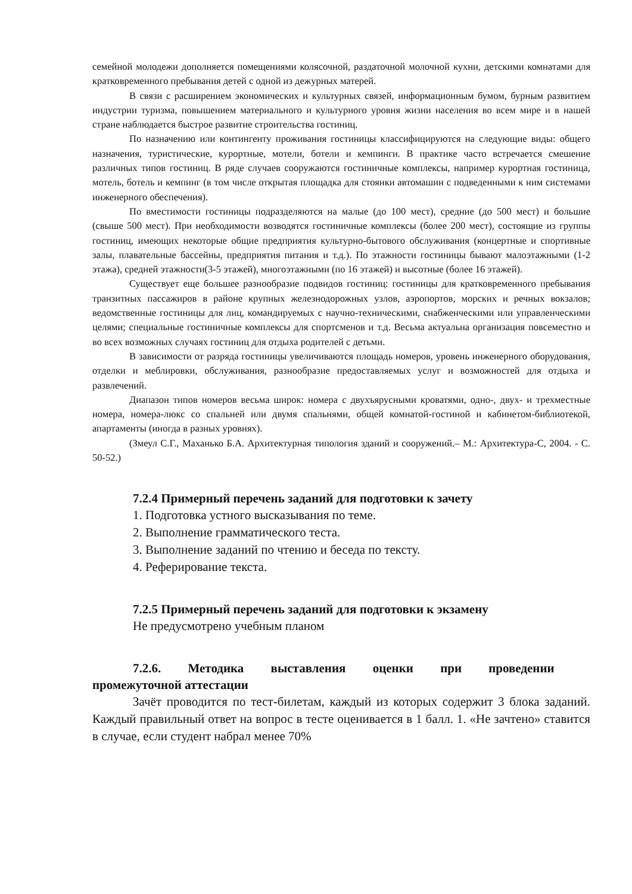семейной молодежи дополняется помещениями колясочной, раздаточной молочной кухни, детскими комнатами для кратковременного пребывания детей с одной из дежурных матерей.
В связи с расширением экономических и культурных связей, информационным бумом, бурным развитием индустрии туризма, повышением материального и культурного уровня жизни населения во всем мире и в нашей стране наблюдается быстрое развитие строительства гостиниц.
По назначению или контингенту проживания гостиницы классифицируются на следующие виды: общего назначения, туристические, курортные, мотели, ботели и кемпинги. В практике часто встречается смешение различных типов гостиниц. В ряде случаев сооружаются гостиничные комплексы, например курортная гостиница, мотель, ботель и кемпинг (в том числе открытая площадка для стоянки автомашин с подведенными к ним системами инженерного обеспечения).
По вместимости гостиницы подразделяются на малые (до 100 мест), средние (до 500 мест) и большие (свыше 500 мест). При необходимости возводятся гостиничные комплексы (более 200 мест), состоящие из группы гостиниц, имеющих некоторые общие предприятия культурно-бытового обслуживания (концертные и спортивные залы, плавательные бассейны, предприятия питания и т.д.). По этажности гостиницы бывают малоэтажными (1-2 этажа), средней этажности(3-5 этажей), многоэтажными (по 16 этажей) и высотные (более 16 этажей).
Существует еще большее разнообразие подвидов гостиниц: гостиницы для кратковременного пребывания транзитных пассажиров в районе крупных железнодорожных узлов, аэропортов, морских и речных вокзалов; ведомственные гостиницы для лиц, командируемых с научно-техническими, снабженческими или управленческими целями; специальные гостиничные комплексы для спортсменов и т.д. Весьма актуальна организация повсеместно и во всех возможных случаях гостиниц для отдыха родителей с детьми.
В зависимости от разряда гостиницы увеличиваются площадь номеров, уровень инженерного оборудования, отделки и меблировки, обслуживания, разнообразие предоставляемых услуг и возможностей для отдыха и развлечений.
Диапазон типов номеров весьма широк: номера с двухъярусными кроватями, одно-, двух- и трехместные номера, номера-люкс со спальней или двумя спальнями, общей комнатой-гостиной и кабинетом-библиотекой, апартаменты (иногда в разных уровнях).
(Змеул С.Г., Маханько Б.А. Архитектурная типология зданий и сооружений.– М.: Архитектура-С, 2004. - С. 50-52.)
7.2.4 Примерный перечень заданий для подготовки к зачету
1. Подготовка устного высказывания по теме.
2. Выполнение грамматического теста.
3. Выполнение заданий по чтению и беседа по тексту.
4. Реферирование текста.
7.2.5 Примерный перечень заданий для подготовки к экзамену
Не предусмотрено учебным планом
7.2.6. Методика выставления оценки при проведении
промежуточной аттестации
Зачёт проводится по тест-билетам, каждый из которых содержит 3 блока заданий. Каждый правильный ответ на вопрос в тесте оценивается в 1 балл. 1. «Не зачтено» ставится в случае, если студент набрал менее 70%